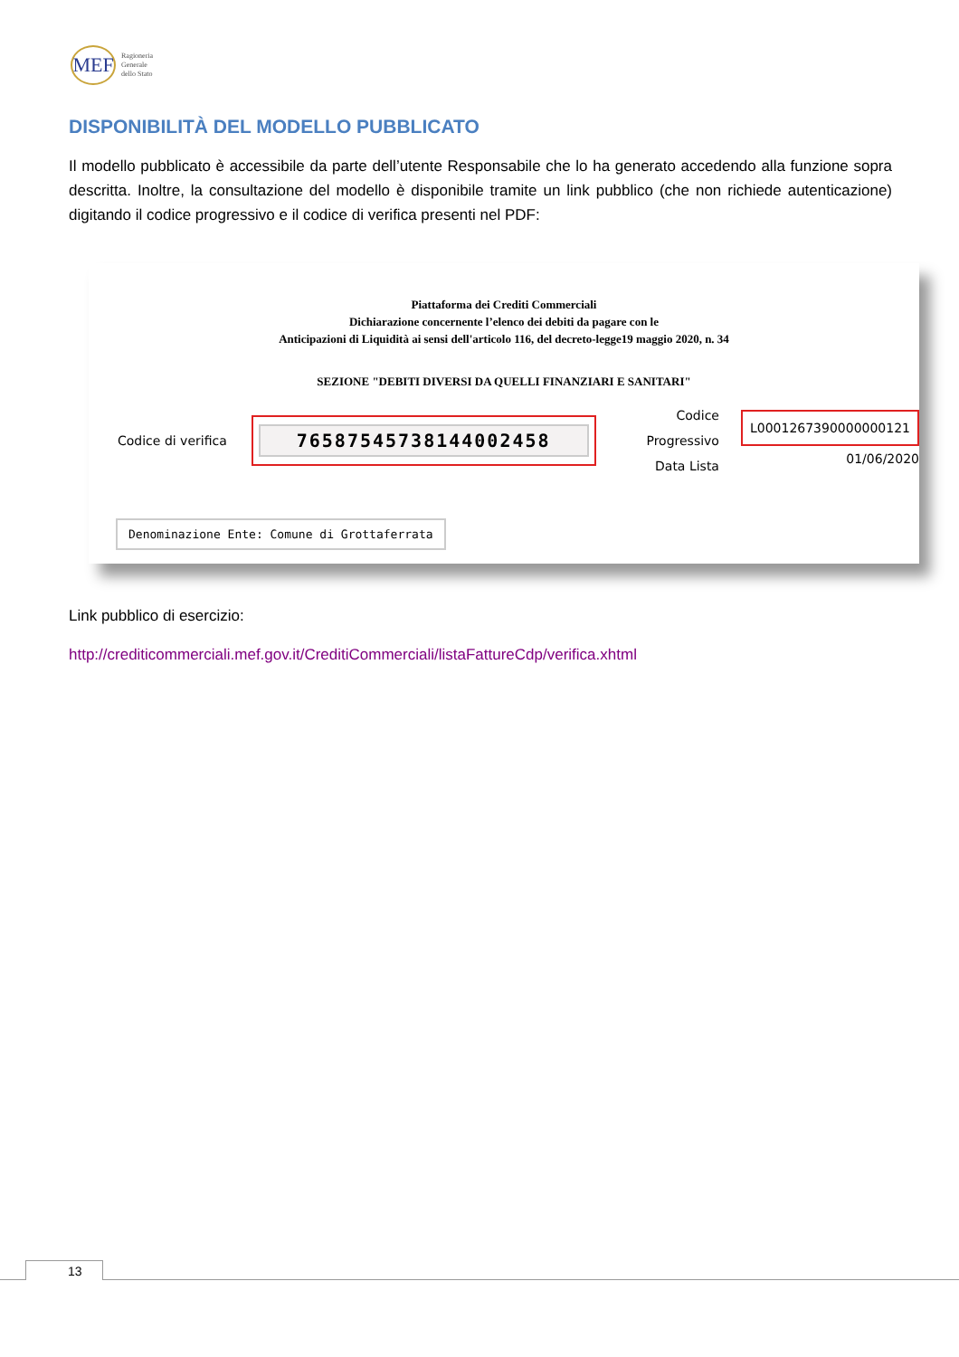MEF
Ragioneria
Generale
dello Stato
DISPONIBILITÀ DEL MODELLO PUBBLICATO
Il modello pubblicato è accessibile da parte dell’utente Responsabile che lo ha generato accedendo alla funzione sopra descritta. Inoltre, la consultazione del modello è disponibile tramite un link pubblico (che non richiede autenticazione) digitando il codice progressivo e il codice di verifica presenti nel PDF:
Piattaforma dei Crediti Commerciali
Dichiarazione concernente l’elenco dei debiti da pagare con le
Anticipazioni di Liquidità ai sensi dell'articolo 116, del decreto-legge19 maggio 2020, n. 34
SEZIONE "DEBITI DIVERSI DA QUELLI FINANZIARI E SANITARI"
Codice di verifica
76587545738144002458
Codice Progressivo
Data Lista
L0001267390000000121
01/06/2020
Denominazione Ente: Comune di Grottaferrata
Link pubblico di esercizio:
http://crediticommerciali.mef.gov.it/CreditiCommerciali/listaFattureCdp/verifica.xhtml
13